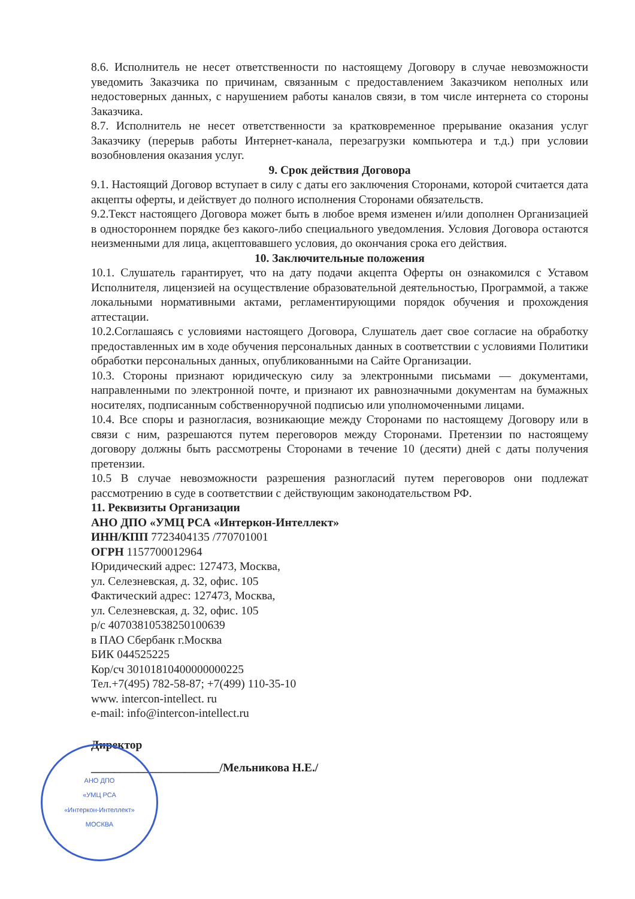8.6. Исполнитель не несет ответственности по настоящему Договору в случае невозможности уведомить Заказчика по причинам, связанным с предоставлением Заказчиком неполных или недостоверных данных, с нарушением работы каналов связи, в том числе интернета со стороны Заказчика.
8.7. Исполнитель не несет ответственности за кратковременное прерывание оказания услуг Заказчику (перерыв работы Интернет-канала, перезагрузки компьютера и т.д.) при условии возобновления оказания услуг.
9. Срок действия Договора
9.1. Настоящий Договор вступает в силу с даты его заключения Сторонами, которой считается дата акцепты оферты, и действует до полного исполнения Сторонами обязательств.
9.2.Текст настоящего Договора может быть в любое время изменен и/или дополнен Организацией в одностороннем порядке без какого-либо специального уведомления. Условия Договора остаются неизменными для лица, акцептовавшего условия, до окончания срока его действия.
10. Заключительные положения
10.1. Слушатель гарантирует, что на дату подачи акцепта Оферты он ознакомился с Уставом Исполнителя, лицензией на осуществление образовательной деятельностью, Программой, а также локальными нормативными актами, регламентирующими порядок обучения и прохождения аттестации.
10.2.Соглашаясь с условиями настоящего Договора, Слушатель дает свое согласие на обработку предоставленных им в ходе обучения персональных данных в соответствии с условиями Политики обработки персональных данных, опубликованными на Сайте Организации.
10.3. Стороны признают юридическую силу за электронными письмами — документами, направленными по электронной почте, и признают их равнозначными документам на бумажных носителях, подписанным собственноручной подписью или уполномоченными лицами.
10.4. Все споры и разногласия, возникающие между Сторонами по настоящему Договору или в связи с ним, разрешаются путем переговоров между Сторонами. Претензии по настоящему договору должны быть рассмотрены Сторонами в течение 10 (десяти) дней с даты получения претензии.
10.5 В случае невозможности разрешения разногласий путем переговоров они подлежат рассмотрению в суде в соответствии с действующим законодательством РФ.
11. Реквизиты Организации
АНО ДПО «УМЦ РСА «Интеркон-Интеллект»
ИНН/КПП 7723404135 /770701001
ОГРН 1157700012964
Юридический адрес: 127473, Москва,
ул. Селезневская, д. 32, офис. 105
Фактический адрес: 127473, Москва,
ул. Селезневская, д. 32, офис. 105
р/с 40703810538250100639
в ПАО Сбербанк г.Москва
БИК 044525225
Кор/сч 30101810400000000225
Тел.+7(495) 782-58-87; +7(499) 110-35-10
www. intercon-intellect. ru
e-mail: info@intercon-intellect.ru
АНО ДПО
«УМЦ РСА
«Интеркон-Интеллект»
МОСКВА
Директор
______________________/Мельникова Н.Е./